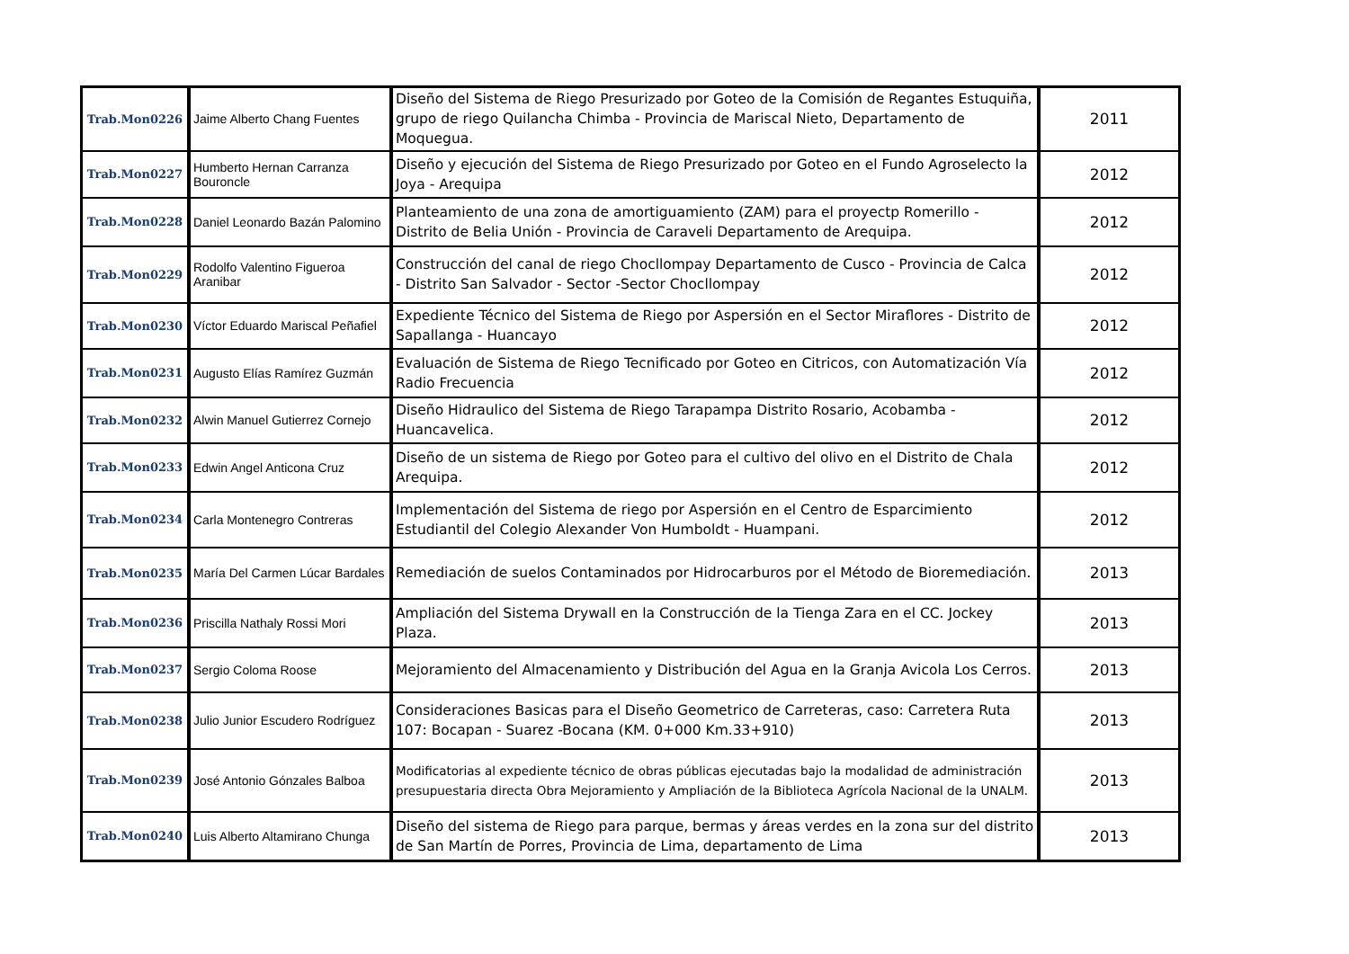| Trab.Mon0226 | Jaime Alberto Chang Fuentes | Diseño del Sistema de Riego Presurizado por Goteo de la Comisión de Regantes Estuquiña, grupo de riego Quilancha Chimba - Provincia de Mariscal Nieto, Departamento de Moquegua. | 2011 |
| Trab.Mon0227 | Humberto Hernan Carranza Bouroncle | Diseño y ejecución del Sistema de Riego Presurizado por Goteo en el Fundo Agroselecto la Joya - Arequipa | 2012 |
| Trab.Mon0228 | Daniel Leonardo Bazán Palomino | Planteamiento de una zona de amortiguamiento (ZAM) para el proyectp Romerillo - Distrito de Belia Unión - Provincia de Caraveli Departamento de Arequipa. | 2012 |
| Trab.Mon0229 | Rodolfo Valentino Figueroa Aranibar | Construcción del canal de riego Chocllompay Departamento de Cusco - Provincia de Calca - Distrito San Salvador - Sector -Sector Chocllompay | 2012 |
| Trab.Mon0230 | Víctor Eduardo Mariscal Peñafiel | Expediente Técnico del Sistema de Riego por Aspersión en el Sector Miraflores - Distrito de Sapallanga - Huancayo | 2012 |
| Trab.Mon0231 | Augusto Elías Ramírez Guzmán | Evaluación de Sistema de Riego Tecnificado por Goteo en Citricos, con Automatización Vía Radio Frecuencia | 2012 |
| Trab.Mon0232 | Alwin Manuel Gutierrez Cornejo | Diseño Hidraulico del Sistema de Riego Tarapampa Distrito Rosario, Acobamba - Huancavelica. | 2012 |
| Trab.Mon0233 | Edwin Angel Anticona Cruz | Diseño de un sistema de Riego por Goteo para el cultivo del olivo en el Distrito de Chala Arequipa. | 2012 |
| Trab.Mon0234 | Carla Montenegro Contreras | Implementación del Sistema de riego por Aspersión en el Centro de Esparcimiento Estudiantil del Colegio Alexander Von Humboldt - Huampani. | 2012 |
| Trab.Mon0235 | María Del Carmen Lúcar Bardales | Remediación de suelos Contaminados por Hidrocarburos por el Método de Bioremediación. | 2013 |
| Trab.Mon0236 | Priscilla Nathaly Rossi Mori | Ampliación del Sistema Drywall en la Construcción de la Tienga Zara en el CC. Jockey Plaza. | 2013 |
| Trab.Mon0237 | Sergio Coloma Roose | Mejoramiento del Almacenamiento y Distribución del Agua en la Granja Avicola Los Cerros. | 2013 |
| Trab.Mon0238 | Julio Junior Escudero Rodríguez | Consideraciones Basicas para el Diseño Geometrico de Carreteras, caso: Carretera Ruta 107: Bocapan - Suarez -Bocana (KM. 0+000 Km.33+910) | 2013 |
| Trab.Mon0239 | José Antonio Gónzales Balboa | Modificatorias al expediente técnico de obras públicas ejecutadas bajo la modalidad de administración presupuestaria directa Obra Mejoramiento y Ampliación de la Biblioteca Agrícola Nacional de la UNALM. | 2013 |
| Trab.Mon0240 | Luis Alberto Altamirano Chunga | Diseño del sistema de Riego para parque, bermas y áreas verdes en la zona sur del distrito de San Martín de Porres, Provincia de Lima, departamento de Lima | 2013 |